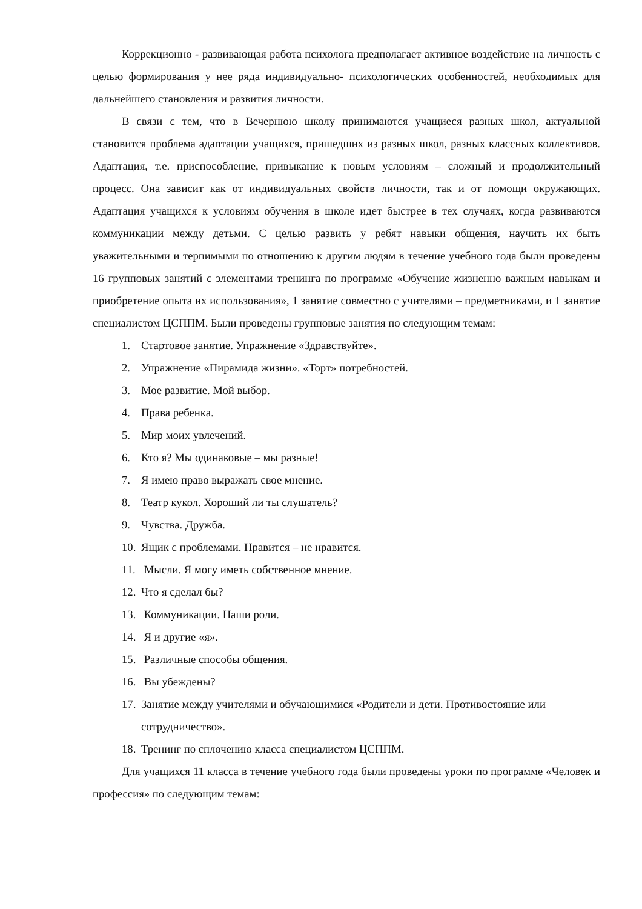Коррекционно - развивающая работа психолога предполагает активное воздействие на личность с целью формирования у нее ряда индивидуально- психологических особенностей, необходимых для дальнейшего становления и развития личности.
В связи с тем, что в Вечернюю школу принимаются учащиеся разных школ, актуальной становится проблема адаптации учащихся, пришедших из разных школ, разных классных коллективов. Адаптация, т.е. приспособление, привыкание к новым условиям – сложный и продолжительный процесс. Она зависит как от индивидуальных свойств личности, так и от помощи окружающих. Адаптация учащихся к условиям обучения в школе идет быстрее в тех случаях, когда развиваются коммуникации между детьми. С целью развить у ребят навыки общения, научить их быть уважительными и терпимыми по отношению к другим людям в течение учебного года были проведены 16 групповых занятий с элементами тренинга по программе «Обучение жизненно важным навыкам и приобретение опыта их использования», 1 занятие совместно с учителями – предметниками, и 1 занятие специалистом ЦСППМ. Были проведены групповые занятия по следующим темам:
1. Стартовое занятие. Упражнение «Здравствуйте».
2. Упражнение «Пирамида жизни». «Торт» потребностей.
3. Мое развитие. Мой выбор.
4. Права ребенка.
5. Мир моих увлечений.
6. Кто я? Мы одинаковые – мы разные!
7. Я имею право выражать свое мнение.
8. Театр кукол. Хороший ли ты слушатель?
9. Чувства. Дружба.
10. Ящик с проблемами. Нравится – не нравится.
11. Мысли. Я могу иметь собственное мнение.
12. Что я сделал бы?
13. Коммуникации. Наши роли.
14. Я и другие «я».
15. Различные способы общения.
16. Вы убеждены?
17. Занятие между учителями и обучающимися «Родители и дети. Противостояние или сотрудничество».
18. Тренинг по сплочению класса специалистом ЦСППМ.
Для учащихся 11 класса в течение учебного года были проведены уроки по программе «Человек и профессия» по следующим темам: